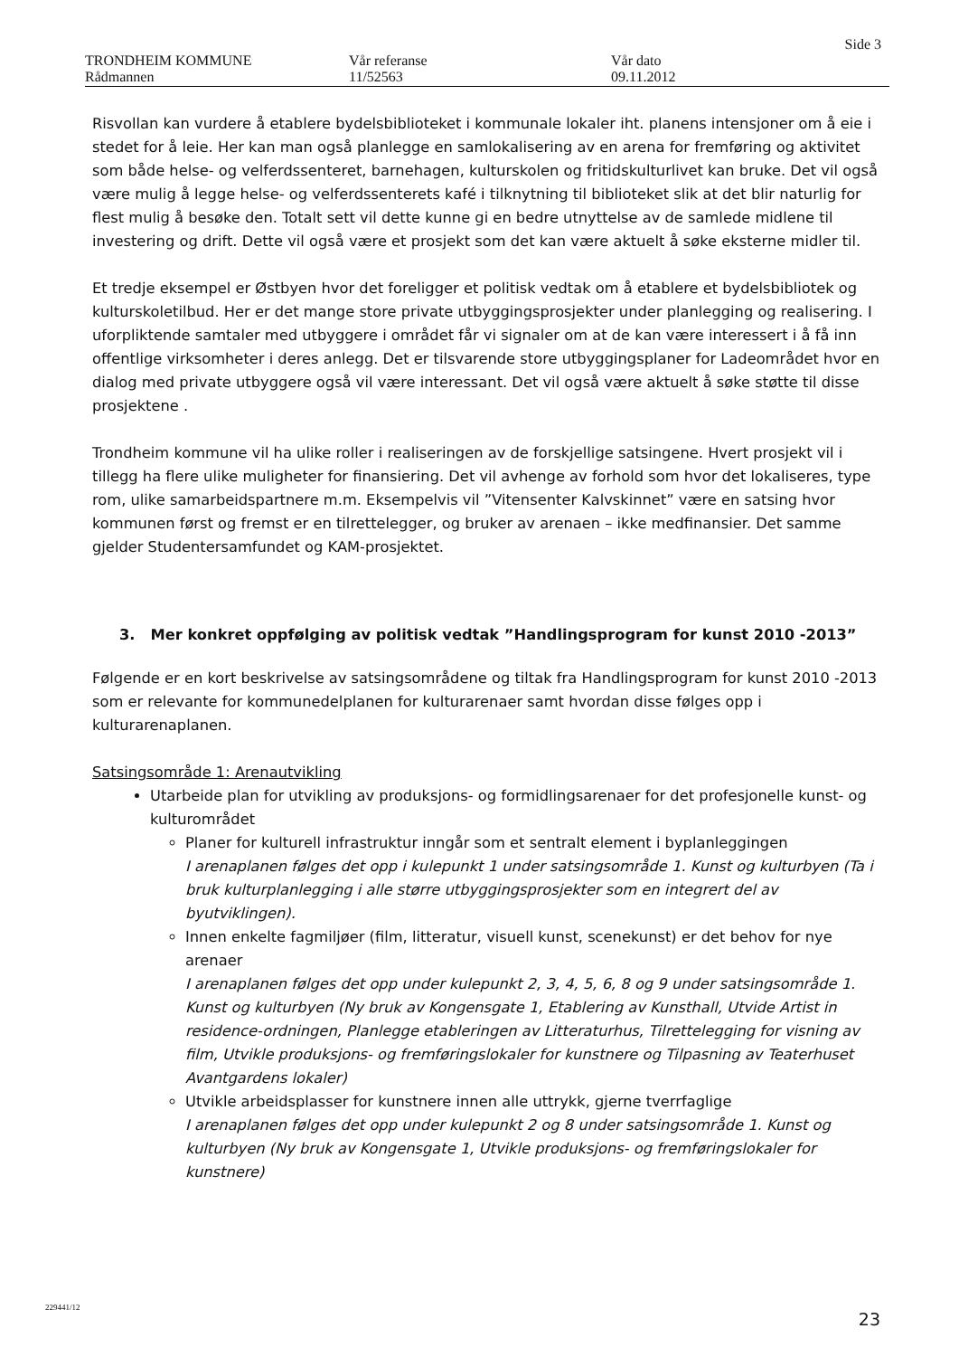Side 3
TRONDHEIM KOMMUNE
Rådmannen
Vår referanse
11/52563
Vår dato
09.11.2012
Risvollan kan vurdere å etablere bydelsbiblioteket i kommunale lokaler iht. planens intensjoner om å eie i stedet for å leie. Her kan man også planlegge en samlokalisering av en arena for fremføring og aktivitet som både helse- og velferdssenteret, barnehagen, kulturskolen og fritidskulturlivet kan bruke. Det vil også være mulig å legge helse- og velferdssenterets kafé i tilknytning til biblioteket slik at det blir naturlig for flest mulig å besøke den. Totalt sett vil dette kunne gi en bedre utnyttelse av de samlede midlene til investering og drift. Dette vil også være et prosjekt som det kan være aktuelt å søke eksterne midler til.
Et tredje eksempel er Østbyen hvor det foreligger et politisk vedtak om å etablere et bydelsbibliotek og kulturskoletilbud. Her er det mange store private utbyggingsprosjekter under planlegging og realisering. I uforpliktende samtaler med utbyggere i området får vi signaler om at de kan være interessert i å få inn offentlige virksomheter i deres anlegg. Det er tilsvarende store utbyggingsplaner for Ladeområdet hvor en dialog med private utbyggere også vil være interessant. Det vil også være aktuelt å søke støtte til disse prosjektene .
Trondheim kommune vil ha ulike roller i realiseringen av de forskjellige satsingene. Hvert prosjekt vil i tillegg ha flere ulike muligheter for finansiering. Det vil avhenge av forhold som hvor det lokaliseres, type rom, ulike samarbeidspartnere m.m. Eksempelvis vil ”Vitensenter Kalvskinnet” være en satsing hvor kommunen først og fremst er en tilrettelegger, og bruker av arenaen – ikke medfinansier. Det samme gjelder Studentersamfundet og KAM-prosjektet.
3. Mer konkret oppfølging av politisk vedtak ”Handlingsprogram for kunst 2010 -2013”
Følgende er en kort beskrivelse av satsingsområdene og tiltak fra Handlingsprogram for kunst 2010 -2013 som er relevante for kommunedelplanen for kulturarenaer samt hvordan disse følges opp i kulturarenaplanen.
Satsingsområde 1: Arenautvikling
Utarbeide plan for utvikling av produksjons- og formidlingsarenaer for det profesjonelle kunst- og kulturområdet
Planer for kulturell infrastruktur inngår som et sentralt element i byplanleggingen
I arenaplanen følges det opp i kulepunkt 1 under satsingsområde 1. Kunst og kulturbyen (Ta i bruk kulturplanlegging i alle større utbyggingsprosjekter som en integrert del av byutviklingen).
Innen enkelte fagmiljøer (film, litteratur, visuell kunst, scenekunst) er det behov for nye arenaer
I arenaplanen følges det opp under kulepunkt 2, 3, 4, 5, 6, 8 og 9 under satsingsområde 1. Kunst og kulturbyen (Ny bruk av Kongensgate 1, Etablering av Kunsthall, Utvide Artist in residence-ordningen, Planlegge etableringen av Litteraturhus, Tilrettelegging for visning av film, Utvikle produksjons- og fremføringslokaler for kunstnere og Tilpasning av Teaterhuset Avantgardens lokaler)
Utvikle arbeidsplasser for kunstnere innen alle uttrykk, gjerne tverrfaglige
I arenaplanen følges det opp under kulepunkt 2 og 8 under satsingsområde 1. Kunst og kulturbyen (Ny bruk av Kongensgate 1, Utvikle produksjons- og fremføringslokaler for kunstnere)
23
229441/12